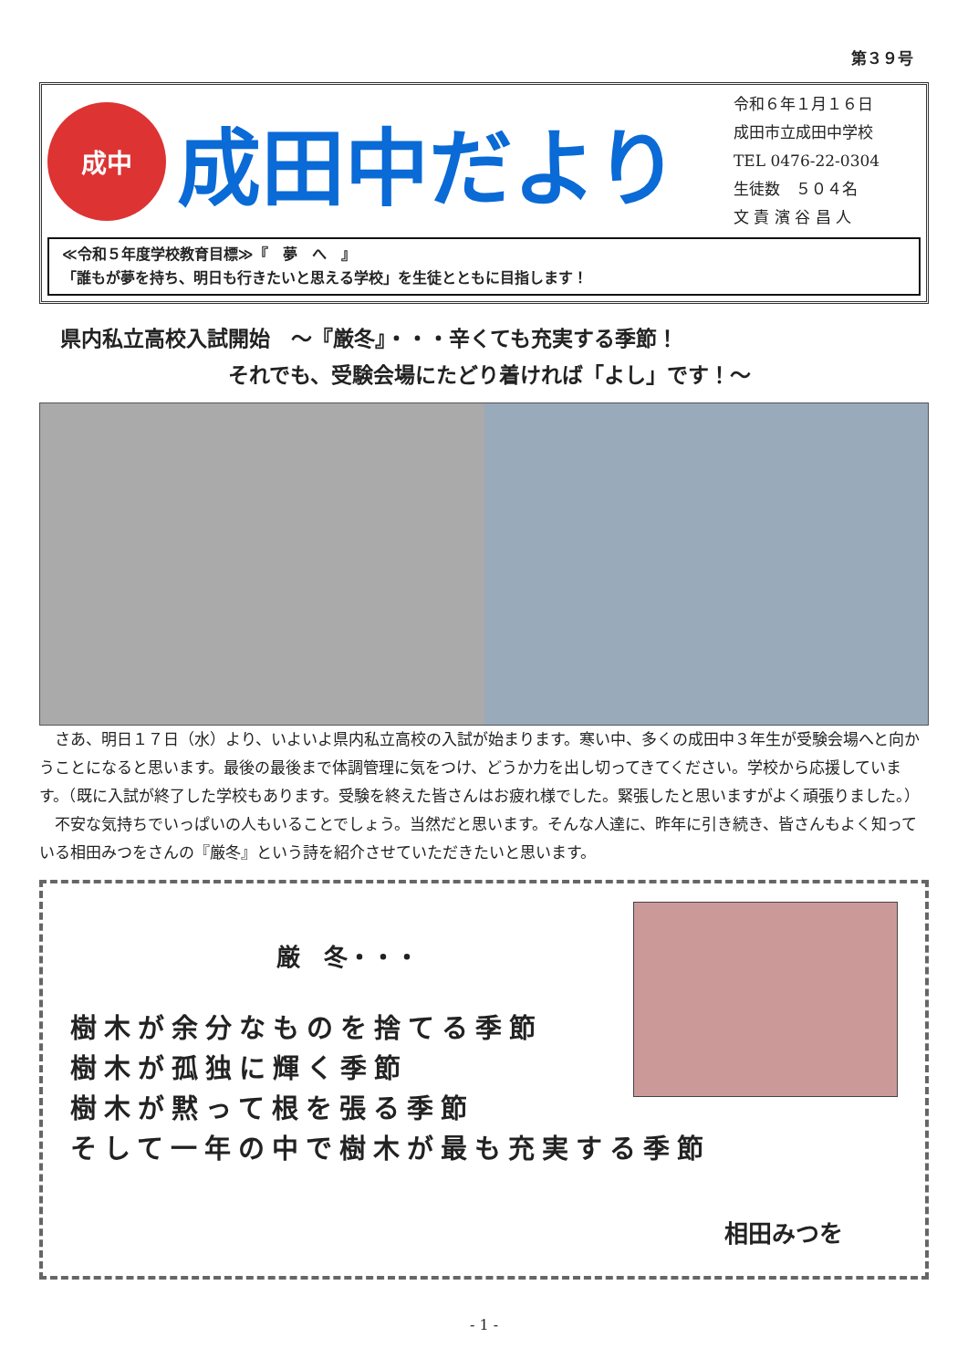第３９号
成中
成田中だより
令和６年１月１６日
成田市立成田中学校
TEL 0476-22-0304
生徒数　５０４名
文 責 濱 谷 昌 人
≪令和５年度学校教育目標≫『　夢　へ　』
「誰もが夢を持ち、明日も行きたいと思える学校」を生徒とともに目指します！
　県内私立高校入試開始　～『厳冬』・・・辛くても充実する季節！
　　　　　　　　　それでも、受験会場にたどり着ければ「よし」です！～
さあ、明日１７日（水）より、いよいよ県内私立高校の入試が始まります。寒い中、多くの成田中３年生が受験会場へと向かうことになると思います。最後の最後まで体調管理に気をつけ、どうか力を出し切ってきてください。学校から応援しています。（既に入試が終了した学校もあります。受験を終えた皆さんはお疲れ様でした。緊張したと思いますがよく頑張りました。）
不安な気持ちでいっぱいの人もいることでしょう。当然だと思います。そんな人達に、昨年に引き続き、皆さんもよく知っている相田みつをさんの『厳冬』という詩を紹介させていただきたいと思います。
厳　冬・・・
樹木が余分なものを捨てる季節
樹木が孤独に輝く季節
樹木が黙って根を張る季節
そして一年の中で樹木が最も充実する季節
相田みつを
- 1 -